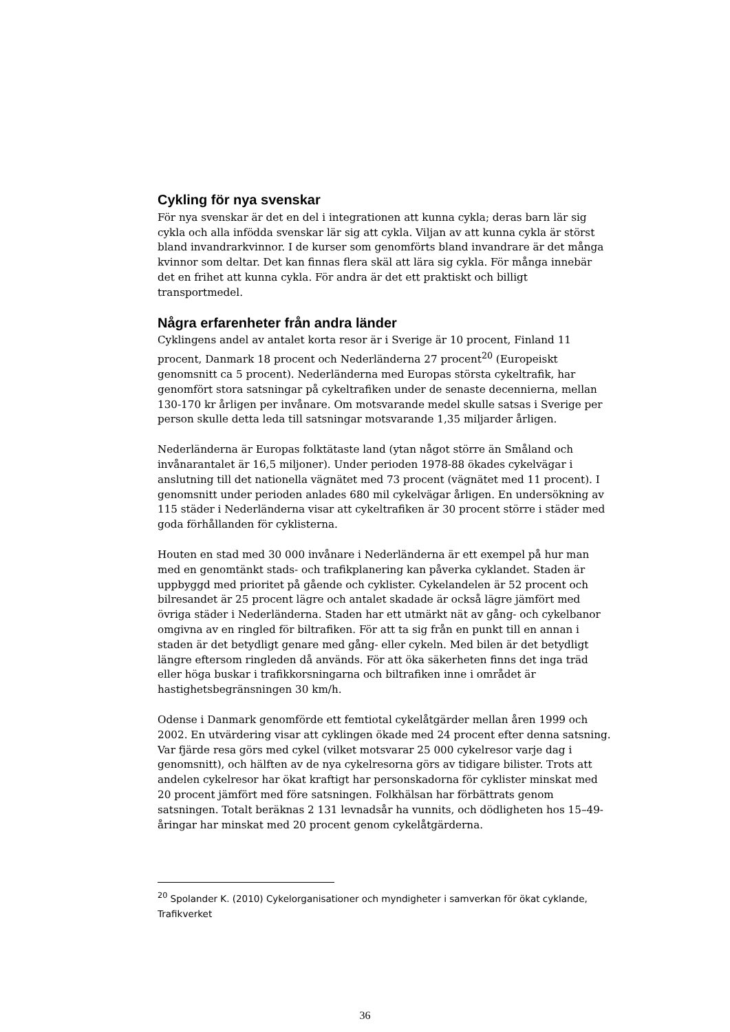Cykling för nya svenskar
För nya svenskar är det en del i integrationen att kunna cykla; deras barn lär sig cykla och alla infödda svenskar lär sig att cykla. Viljan av att kunna cykla är störst bland invandrarkvinnor. I de kurser som genomförts bland invandrare är det många kvinnor som deltar. Det kan finnas flera skäl att lära sig cykla. För många innebär det en frihet att kunna cykla. För andra är det ett praktiskt och billigt transportmedel.
Några erfarenheter från andra länder
Cyklingens andel av antalet korta resor är i Sverige är 10 procent, Finland 11 procent, Danmark 18 procent och Nederländerna 27 procent<sup>20</sup> (Europeiskt genomsnitt ca 5 procent). Nederländerna med Europas största cykeltrafik, har genomfört stora satsningar på cykeltrafiken under de senaste decennierna, mellan 130-170 kr årligen per invånare. Om motsvarande medel skulle satsas i Sverige per person skulle detta leda till satsningar motsvarande 1,35 miljarder årligen.
Nederländerna är Europas folktätaste land (ytan något större än Småland och invånarantalet är 16,5 miljoner). Under perioden 1978-88 ökades cykelvägar i anslutning till det nationella vägnätet med 73 procent (vägnätet med 11 procent). I genomsnitt under perioden anlades 680 mil cykelvägar årligen. En undersökning av 115 städer i Nederländerna visar att cykeltrafiken är 30 procent större i städer med goda förhållanden för cyklisterna.
Houten en stad med 30 000 invånare i Nederländerna är ett exempel på hur man med en genomtänkt stads- och trafikplanering kan påverka cyklandet. Staden är uppbyggd med prioritet på gående och cyklister. Cykelandelen är 52 procent och bilresandet är 25 procent lägre och antalet skadade är också lägre jämfört med övriga städer i Nederländerna. Staden har ett utmärkt nät av gång- och cykelbanor omgivna av en ringled för biltrafiken. För att ta sig från en punkt till en annan i staden är det betydligt genare med gång- eller cykeln. Med bilen är det betydligt längre eftersom ringleden då används. För att öka säkerheten finns det inga träd eller höga buskar i trafikkorsningarna och biltrafiken inne i området är hastighetsbegränsningen 30 km/h.
Odense i Danmark genomförde ett femtiotal cykelåtgärder mellan åren 1999 och 2002. En utvärdering visar att cyklingen ökade med 24 procent efter denna satsning. Var fjärde resa görs med cykel (vilket motsvarar 25 000 cykelresor varje dag i genomsnitt), och hälften av de nya cykelresorna görs av tidigare bilister. Trots att andelen cykelresor har ökat kraftigt har personskadorna för cyklister minskat med 20 procent jämfört med före satsningen. Folkhälsan har förbättrats genom satsningen. Totalt beräknas 2 131 levnadsår ha vunnits, och dödligheten hos 15–49-åringar har minskat med 20 procent genom cykelåtgärderna.
<sup>20</sup> Spolander K. (2010) Cykelorganisationer och myndigheter i samverkan för ökat cyklande, Trafikverket
36